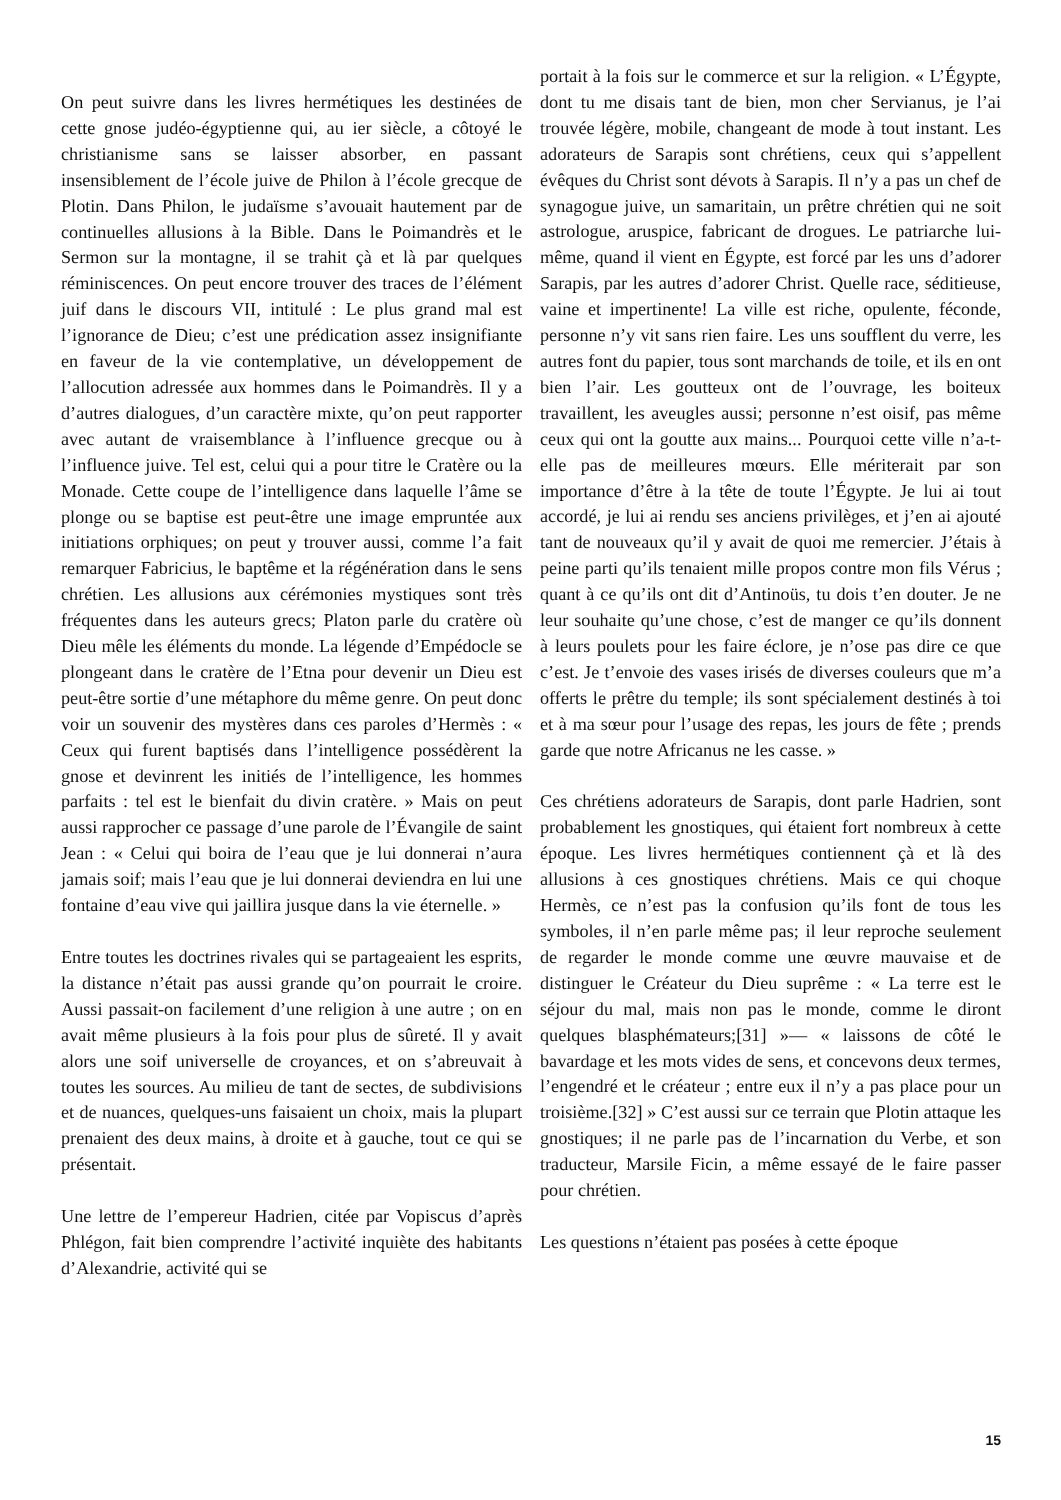On peut suivre dans les livres hermétiques les destinées de cette gnose judéo-égyptienne qui, au ier siècle, a côtoyé le christianisme sans se laisser absorber, en passant insensiblement de l’école juive de Philon à l’école grecque de Plotin. Dans Philon, le judaïsme s’avouait hautement par de continuelles allusions à la Bible. Dans le Poimandrès et le Sermon sur la montagne, il se trahit çà et là par quelques réminiscences. On peut encore trouver des traces de l’élément juif dans le discours VII, intitulé : Le plus grand mal est l’ignorance de Dieu; c’est une prédication assez insignifiante en faveur de la vie contemplative, un développement de l’allocution adressée aux hommes dans le Poimandrès. Il y a d’autres dialogues, d’un caractère mixte, qu’on peut rapporter avec autant de vraisemblance à l’influence grecque ou à l’influence juive. Tel est, celui qui a pour titre le Cratère ou la Monade. Cette coupe de l’intelligence dans laquelle l’âme se plonge ou se baptise est peut-être une image empruntée aux initiations orphiques; on peut y trouver aussi, comme l’a fait remarquer Fabricius, le baptême et la régénération dans le sens chrétien. Les allusions aux cérémonies mystiques sont très fréquentes dans les auteurs grecs; Platon parle du cratère où Dieu mêle les éléments du monde. La légende d’Empédocle se plongeant dans le cratère de l’Etna pour devenir un Dieu est peut-être sortie d’une métaphore du même genre. On peut donc voir un souvenir des mystères dans ces paroles d’Hermès : « Ceux qui furent baptisés dans l’intelligence possédèrent la gnose et devinrent les initiés de l’intelligence, les hommes parfaits : tel est le bienfait du divin cratère. » Mais on peut aussi rapprocher ce passage d’une parole de l’Évangile de saint Jean : « Celui qui boira de l’eau que je lui donnerai n’aura jamais soif; mais l’eau que je lui donnerai deviendra en lui une fontaine d’eau vive qui jaillira jusque dans la vie éternelle. »
Entre toutes les doctrines rivales qui se partageaient les esprits, la distance n’était pas aussi grande qu’on pourrait le croire. Aussi passait-on facilement d’une religion à une autre ; on en avait même plusieurs à la fois pour plus de sûreté. Il y avait alors une soif universelle de croyances, et on s’abreuvait à toutes les sources. Au milieu de tant de sectes, de subdivisions et de nuances, quelques-uns faisaient un choix, mais la plupart prenaient des deux mains, à droite et à gauche, tout ce qui se présentait.
Une lettre de l’empereur Hadrien, citée par Vopiscus d’après Phlégon, fait bien comprendre l’activité inquiète des habitants d’Alexandrie, activité qui se
portait à la fois sur le commerce et sur la religion. « L’Égypte, dont tu me disais tant de bien, mon cher Servianus, je l’ai trouvée légère, mobile, changeant de mode à tout instant. Les adorateurs de Sarapis sont chrétiens, ceux qui s’appellent évêques du Christ sont dévots à Sarapis. Il n’y a pas un chef de synagogue juive, un samaritain, un prêtre chrétien qui ne soit astrologue, aruspice, fabricant de drogues. Le patriarche lui-même, quand il vient en Égypte, est forcé par les uns d’adorer Sarapis, par les autres d’adorer Christ. Quelle race, séditieuse, vaine et impertinente! La ville est riche, opulente, féconde, personne n’y vit sans rien faire. Les uns soufflent du verre, les autres font du papier, tous sont marchands de toile, et ils en ont bien l’air. Les goutteux ont de l’ouvrage, les boiteux travaillent, les aveugles aussi; personne n’est oisif, pas même ceux qui ont la goutte aux mains... Pourquoi cette ville n’a-t-elle pas de meilleures mœurs. Elle mériterait par son importance d’être à la tête de toute l’Égypte. Je lui ai tout accordé, je lui ai rendu ses anciens privilèges, et j’en ai ajouté tant de nouveaux qu’il y avait de quoi me remercier. J’étais à peine parti qu’ils tenaient mille propos contre mon fils Vérus ; quant à ce qu’ils ont dit d’Antinoüs, tu dois t’en douter. Je ne leur souhaite qu’une chose, c’est de manger ce qu’ils donnent à leurs poulets pour les faire éclore, je n’ose pas dire ce que c’est. Je t’envoie des vases irisés de diverses couleurs que m’a offerts le prêtre du temple; ils sont spécialement destinés à toi et à ma sœur pour l’usage des repas, les jours de fête ; prends garde que notre Africanus ne les casse. »
Ces chrétiens adorateurs de Sarapis, dont parle Hadrien, sont probablement les gnostiques, qui étaient fort nombreux à cette époque. Les livres hermétiques contiennent çà et là des allusions à ces gnostiques chrétiens. Mais ce qui choque Hermès, ce n’est pas la confusion qu’ils font de tous les symboles, il n’en parle même pas; il leur reproche seulement de regarder le monde comme une œuvre mauvaise et de distinguer le Créateur du Dieu suprême : « La terre est le séjour du mal, mais non pas le monde, comme le diront quelques blasphémateurs;[31] »— « laissons de côté le bavardage et les mots vides de sens, et concevons deux termes, l’engendré et le créateur ; entre eux il n’y a pas place pour un troisième.[32] » C’est aussi sur ce terrain que Plotin attaque les gnostiques; il ne parle pas de l’incarnation du Verbe, et son traducteur, Marsile Ficin, a même essayé de le faire passer pour chrétien.
Les questions n’étaient pas posées à cette époque
15